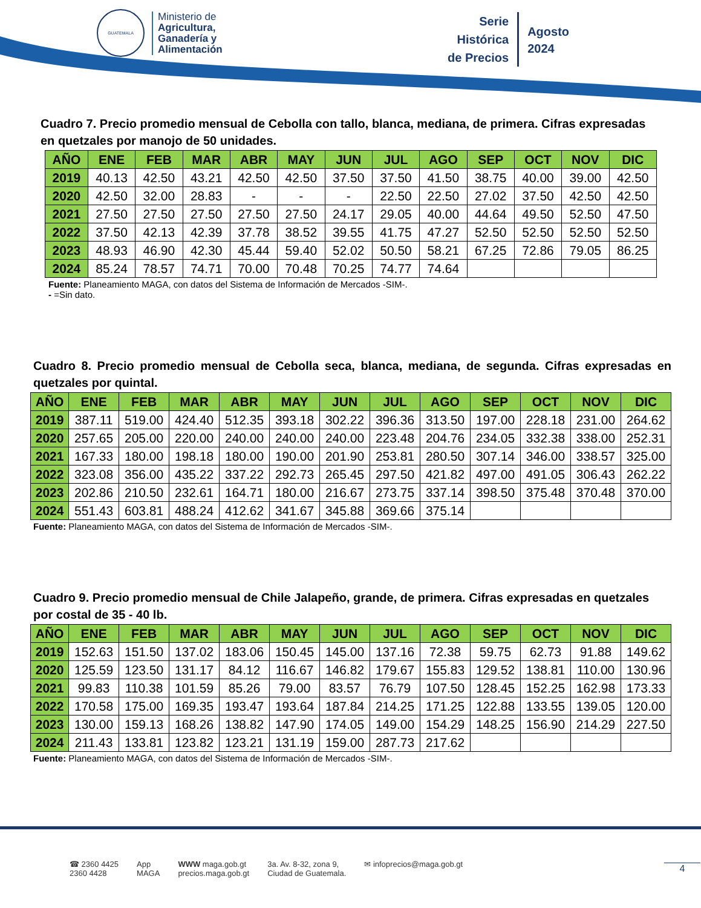GUATEMALA
Ministerio de
Agricultura,
Ganadería y
Alimentación
Serie
Histórica
de Precios
Agosto
2024
Cuadro 7. Precio promedio mensual de Cebolla con tallo, blanca, mediana, de primera. Cifras expresadas en quetzales por manojo de 50 unidades.
| AÑO | ENE | FEB | MAR | ABR | MAY | JUN | JUL | AGO | SEP | OCT | NOV | DIC |
| --- | --- | --- | --- | --- | --- | --- | --- | --- | --- | --- | --- | --- |
| 2019 | 40.13 | 42.50 | 43.21 | 42.50 | 42.50 | 37.50 | 37.50 | 41.50 | 38.75 | 40.00 | 39.00 | 42.50 |
| 2020 | 42.50 | 32.00 | 28.83 | - | - | - | 22.50 | 22.50 | 27.02 | 37.50 | 42.50 | 42.50 |
| 2021 | 27.50 | 27.50 | 27.50 | 27.50 | 27.50 | 24.17 | 29.05 | 40.00 | 44.64 | 49.50 | 52.50 | 47.50 |
| 2022 | 37.50 | 42.13 | 42.39 | 37.78 | 38.52 | 39.55 | 41.75 | 47.27 | 52.50 | 52.50 | 52.50 | 52.50 |
| 2023 | 48.93 | 46.90 | 42.30 | 45.44 | 59.40 | 52.02 | 50.50 | 58.21 | 67.25 | 72.86 | 79.05 | 86.25 |
| 2024 | 85.24 | 78.57 | 74.71 | 70.00 | 70.48 | 70.25 | 74.77 | 74.64 | | | | |
Fuente: Planeamiento MAGA, con datos del Sistema de Información de Mercados -SIM-.
- =Sin dato.
Cuadro 8. Precio promedio mensual de Cebolla seca, blanca, mediana, de segunda. Cifras expresadas en quetzales por quintal.
| AÑO | ENE | FEB | MAR | ABR | MAY | JUN | JUL | AGO | SEP | OCT | NOV | DIC |
| --- | --- | --- | --- | --- | --- | --- | --- | --- | --- | --- | --- | --- |
| 2019 | 387.11 | 519.00 | 424.40 | 512.35 | 393.18 | 302.22 | 396.36 | 313.50 | 197.00 | 228.18 | 231.00 | 264.62 |
| 2020 | 257.65 | 205.00 | 220.00 | 240.00 | 240.00 | 240.00 | 223.48 | 204.76 | 234.05 | 332.38 | 338.00 | 252.31 |
| 2021 | 167.33 | 180.00 | 198.18 | 180.00 | 190.00 | 201.90 | 253.81 | 280.50 | 307.14 | 346.00 | 338.57 | 325.00 |
| 2022 | 323.08 | 356.00 | 435.22 | 337.22 | 292.73 | 265.45 | 297.50 | 421.82 | 497.00 | 491.05 | 306.43 | 262.22 |
| 2023 | 202.86 | 210.50 | 232.61 | 164.71 | 180.00 | 216.67 | 273.75 | 337.14 | 398.50 | 375.48 | 370.48 | 370.00 |
| 2024 | 551.43 | 603.81 | 488.24 | 412.62 | 341.67 | 345.88 | 369.66 | 375.14 | | | | |
Fuente: Planeamiento MAGA, con datos del Sistema de Información de Mercados -SIM-.
Cuadro 9. Precio promedio mensual de Chile Jalapeño, grande, de primera. Cifras expresadas en quetzales por costal de 35 - 40 lb.
| AÑO | ENE | FEB | MAR | ABR | MAY | JUN | JUL | AGO | SEP | OCT | NOV | DIC |
| --- | --- | --- | --- | --- | --- | --- | --- | --- | --- | --- | --- | --- |
| 2019 | 152.63 | 151.50 | 137.02 | 183.06 | 150.45 | 145.00 | 137.16 | 72.38 | 59.75 | 62.73 | 91.88 | 149.62 |
| 2020 | 125.59 | 123.50 | 131.17 | 84.12 | 116.67 | 146.82 | 179.67 | 155.83 | 129.52 | 138.81 | 110.00 | 130.96 |
| 2021 | 99.83 | 110.38 | 101.59 | 85.26 | 79.00 | 83.57 | 76.79 | 107.50 | 128.45 | 152.25 | 162.98 | 173.33 |
| 2022 | 170.58 | 175.00 | 169.35 | 193.47 | 193.64 | 187.84 | 214.25 | 171.25 | 122.88 | 133.55 | 139.05 | 120.00 |
| 2023 | 130.00 | 159.13 | 168.26 | 138.82 | 147.90 | 174.05 | 149.00 | 154.29 | 148.25 | 156.90 | 214.29 | 227.50 |
| 2024 | 211.43 | 133.81 | 123.82 | 123.21 | 131.19 | 159.00 | 287.73 | 217.62 | | | | |
Fuente: Planeamiento MAGA, con datos del Sistema de Información de Mercados -SIM-.
☎ 2360 4425
2360 4428 App
MAGA WWW maga.gob.gt
precios.maga.gob.gt 3a. Av. 8-32, zona 9,
Ciudad de Guatemala. ✉ infoprecios@maga.gob.gt
4